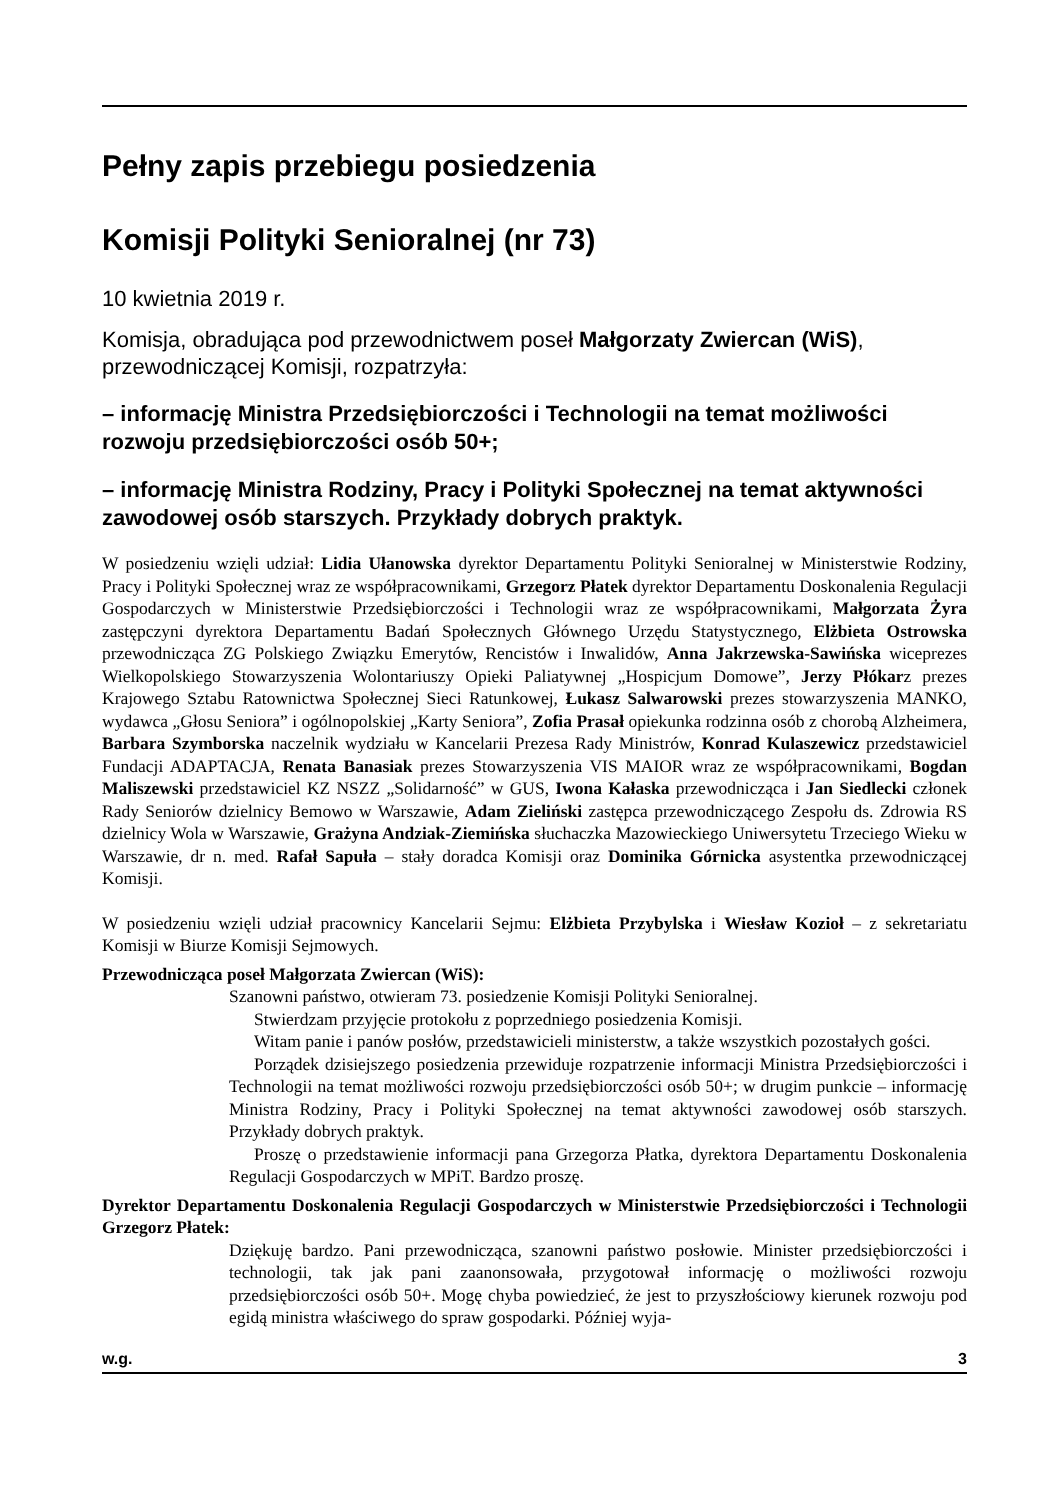Pełny zapis przebiegu posiedzenia
Komisji Polityki Senioralnej (nr 73)
10 kwietnia 2019 r.
Komisja, obradująca pod przewodnictwem poseł Małgorzaty Zwiercan (WiS), przewodniczącej Komisji, rozpatrzyła:
– informację Ministra Przedsiębiorczości i Technologii na temat możliwości rozwoju przedsiębiorczości osób 50+;
– informację Ministra Rodziny, Pracy i Polityki Społecznej na temat aktywności zawodowej osób starszych. Przykłady dobrych praktyk.
W posiedzeniu wzięli udział: Lidia Ułanowska dyrektor Departamentu Polityki Senioralnej w Ministerstwie Rodziny, Pracy i Polityki Społecznej wraz ze współpracownikami, Grzegorz Płatek dyrektor Departamentu Doskonalenia Regulacji Gospodarczych w Ministerstwie Przedsiębiorczości i Technologii wraz ze współpracownikami, Małgorzata Żyra zastępczyni dyrektora Departamentu Badań Społecznych Głównego Urzędu Statystycznego, Elżbieta Ostrowska przewodnicząca ZG Polskiego Związku Emerytów, Rencistów i Inwalidów, Anna Jakrzewska-Sawińska wiceprezes Wielkopolskiego Stowarzyszenia Wolontariuszy Opieki Paliatywnej „Hospicjum Domowe”, Jerzy Płókarz prezes Krajowego Sztabu Ratownictwa Społecznej Sieci Ratunkowej, Łukasz Salwarowski prezes stowarzyszenia MANKO, wydawca „Głosu Seniora” i ogólnopolskiej „Karty Seniora”, Zofia Prasał opiekunka rodzinna osób z chorobą Alzheimera, Barbara Szymborska naczelnik wydziału w Kancelarii Prezesa Rady Ministrów, Konrad Kulaszewicz przedstawiciel Fundacji ADAPTACJA, Renata Banasiak prezes Stowarzyszenia VIS MAIOR wraz ze współpracownikami, Bogdan Maliszewski przedstawiciel KZ NSZZ „Solidarność” w GUS, Iwona Kałaska przewodnicząca i Jan Siedlecki członek Rady Seniorów dzielnicy Bemowo w Warszawie, Adam Zieliński zastępca przewodniczącego Zespołu ds. Zdrowia RS dzielnicy Wola w Warszawie, Grażyna Andziak-Ziemińska słuchaczka Mazowieckiego Uniwersytetu Trzeciego Wieku w Warszawie, dr n. med. Rafał Sapuła – stały doradca Komisji oraz Dominika Górnicka asystentka przewodniczącej Komisji.
W posiedzeniu wzięli udział pracownicy Kancelarii Sejmu: Elżbieta Przybylska i Wiesław Kozioł – z sekretariatu Komisji w Biurze Komisji Sejmowych.
Przewodnicząca poseł Małgorzata Zwiercan (WiS):
Szanowni państwo, otwieram 73. posiedzenie Komisji Polityki Senioralnej.
Stwierdzam przyjęcie protokołu z poprzedniego posiedzenia Komisji.
Witam panie i panów posłów, przedstawicieli ministerstw, a także wszystkich pozostałych gości.
Porządek dzisiejszego posiedzenia przewiduje rozpatrzenie informacji Ministra Przedsiębiorczości i Technologii na temat możliwości rozwoju przedsiębiorczości osób 50+; w drugim punkcie – informację Ministra Rodziny, Pracy i Polityki Społecznej na temat aktywności zawodowej osób starszych. Przykłady dobrych praktyk.
Proszę o przedstawienie informacji pana Grzegorza Płatka, dyrektora Departamentu Doskonalenia Regulacji Gospodarczych w MPiT. Bardzo proszę.
Dyrektor Departamentu Doskonalenia Regulacji Gospodarczych w Ministerstwie Przedsiębiorczości i Technologii Grzegorz Płatek:
Dziękuję bardzo. Pani przewodnicząca, szanowni państwo posłowie. Minister przedsiębiorczości i technologii, tak jak pani zaanonsowała, przygotował informację o możliwości rozwoju przedsiębiorczości osób 50+. Mogę chyba powiedzieć, że jest to przyszłościowy kierunek rozwoju pod egidą ministra właściwego do spraw gospodarki. Później wyja-
w.g. 3